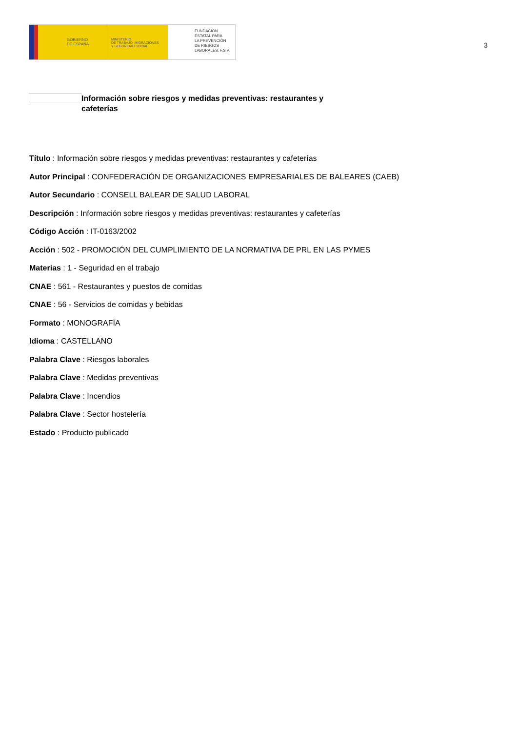GOBIERNO
DE ESPAÑA
MINISTERIO
DE TRABAJO, MIGRACIONES
Y SEGURIDAD SOCIAL
FUNDACIÓN
ESTATAL PARA
LA PREVENCIÓN
DE RIESGOS
LABORALES, F.S.P.
3
Información sobre riesgos y medidas preventivas: restaurantes y cafeterías
Título : Información sobre riesgos y medidas preventivas: restaurantes y cafeterías
Autor Principal : CONFEDERACIÓN DE ORGANIZACIONES EMPRESARIALES DE BALEARES (CAEB)
Autor Secundario : CONSELL BALEAR DE SALUD LABORAL
Descripción : Información sobre riesgos y medidas preventivas: restaurantes y cafeterías
Código Acción : IT-0163/2002
Acción : 502 - PROMOCIÓN DEL CUMPLIMIENTO DE LA NORMATIVA DE PRL EN LAS PYMES
Materias : 1 - Seguridad en el trabajo
CNAE : 561 - Restaurantes y puestos de comidas
CNAE : 56 - Servicios de comidas y bebidas
Formato : MONOGRAFÍA
Idioma : CASTELLANO
Palabra Clave : Riesgos laborales
Palabra Clave : Medidas preventivas
Palabra Clave : Incendios
Palabra Clave : Sector hostelería
Estado : Producto publicado